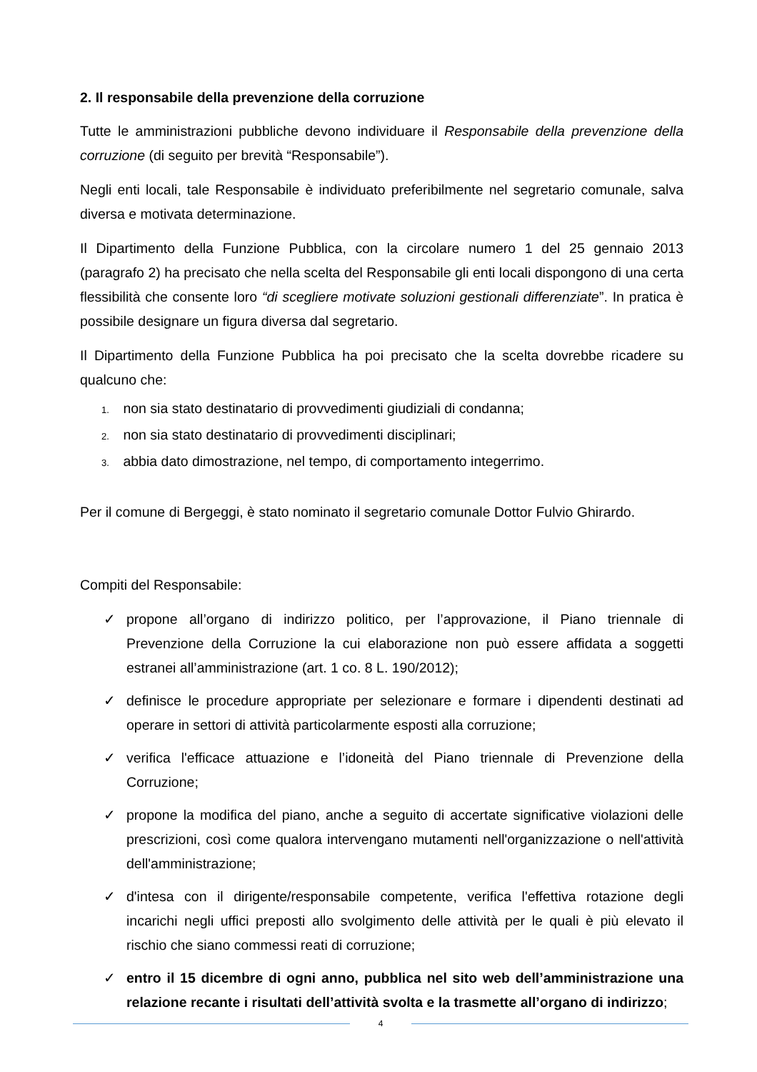2. Il responsabile della prevenzione della corruzione
Tutte le amministrazioni pubbliche devono individuare il Responsabile della prevenzione della corruzione (di seguito per brevità “Responsabile”).
Negli enti locali, tale Responsabile è individuato preferibilmente nel segretario comunale, salva diversa e motivata determinazione.
Il Dipartimento della Funzione Pubblica, con la circolare numero 1 del 25 gennaio 2013 (paragrafo 2) ha precisato che nella scelta del Responsabile gli enti locali dispongono di una certa flessibilità che consente loro “di scegliere motivate soluzioni gestionali differenziate”. In pratica è possibile designare un figura diversa dal segretario.
Il Dipartimento della Funzione Pubblica ha poi precisato che la scelta dovrebbe ricadere su qualcuno che:
1. non sia stato destinatario di provvedimenti giudiziali di condanna;
2. non sia stato destinatario di provvedimenti disciplinari;
3. abbia dato dimostrazione, nel tempo, di comportamento integerrimo.
Per il comune di Bergeggi, è stato nominato il segretario comunale Dottor Fulvio Ghirardo.
Compiti del Responsabile:
✓ propone all’organo di indirizzo politico, per l’approvazione, il Piano triennale di Prevenzione della Corruzione la cui elaborazione non può essere affidata a soggetti estranei all’amministrazione (art. 1 co. 8 L. 190/2012);
✓ definisce le procedure appropriate per selezionare e formare i dipendenti destinati ad operare in settori di attività particolarmente esposti alla corruzione;
✓ verifica l'efficace attuazione e l’idoneità del Piano triennale di Prevenzione della Corruzione;
✓ propone la modifica del piano, anche a seguito di accertate significative violazioni delle prescrizioni, così come qualora intervengano mutamenti nell'organizzazione o nell'attività dell'amministrazione;
✓ d'intesa con il dirigente/responsabile competente, verifica l'effettiva rotazione degli incarichi negli uffici preposti allo svolgimento delle attività per le quali è più elevato il rischio che siano commessi reati di corruzione;
✓ entro il 15 dicembre di ogni anno, pubblica nel sito web dell’amministrazione una relazione recante i risultati dell’attività svolta e la trasmette all’organo di indirizzo;
4